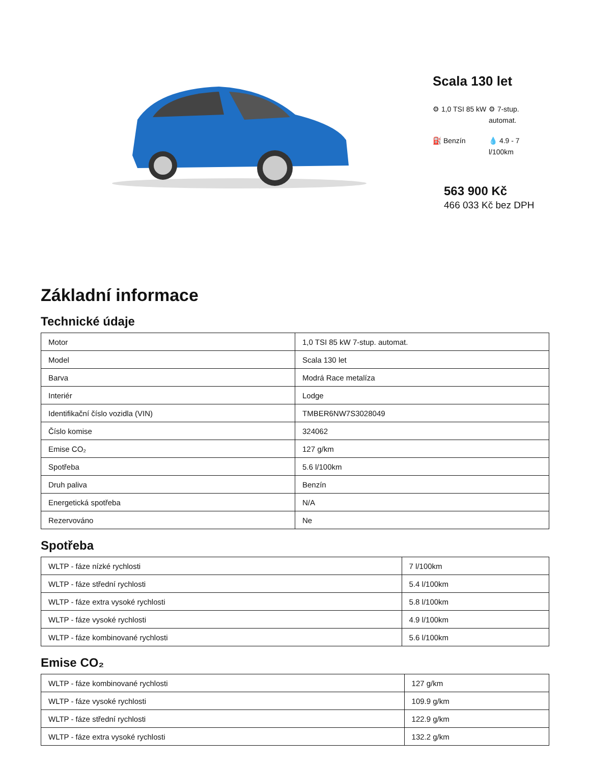Scala 130 let
⚙ 1,0 TSI 85 kW
⚙ 7-stup. automat.
⛽ Benzín
💧 4.9 - 7 l/100km
563 900 Kč
466 033 Kč bez DPH
Základní informace
Technické údaje
| Motor | 1,0 TSI 85 kW 7-stup. automat. |
| Model | Scala 130 let |
| Barva | Modrá Race metalíza |
| Interiér | Lodge |
| Identifikační číslo vozidla (VIN) | TMBER6NW7S3028049 |
| Číslo komise | 324062 |
| Emise CO₂ | 127 g/km |
| Spotřeba | 5.6 l/100km |
| Druh paliva | Benzín |
| Energetická spotřeba | N/A |
| Rezervováno | Ne |
Spotřeba
| WLTP - fáze nízké rychlosti | 7 l/100km |
| WLTP - fáze střední rychlosti | 5.4 l/100km |
| WLTP - fáze extra vysoké rychlosti | 5.8 l/100km |
| WLTP - fáze vysoké rychlosti | 4.9 l/100km |
| WLTP - fáze kombinované rychlosti | 5.6 l/100km |
Emise CO₂
| WLTP - fáze kombinované rychlosti | 127 g/km |
| WLTP - fáze vysoké rychlosti | 109.9 g/km |
| WLTP - fáze střední rychlosti | 122.9 g/km |
| WLTP - fáze extra vysoké rychlosti | 132.2 g/km |